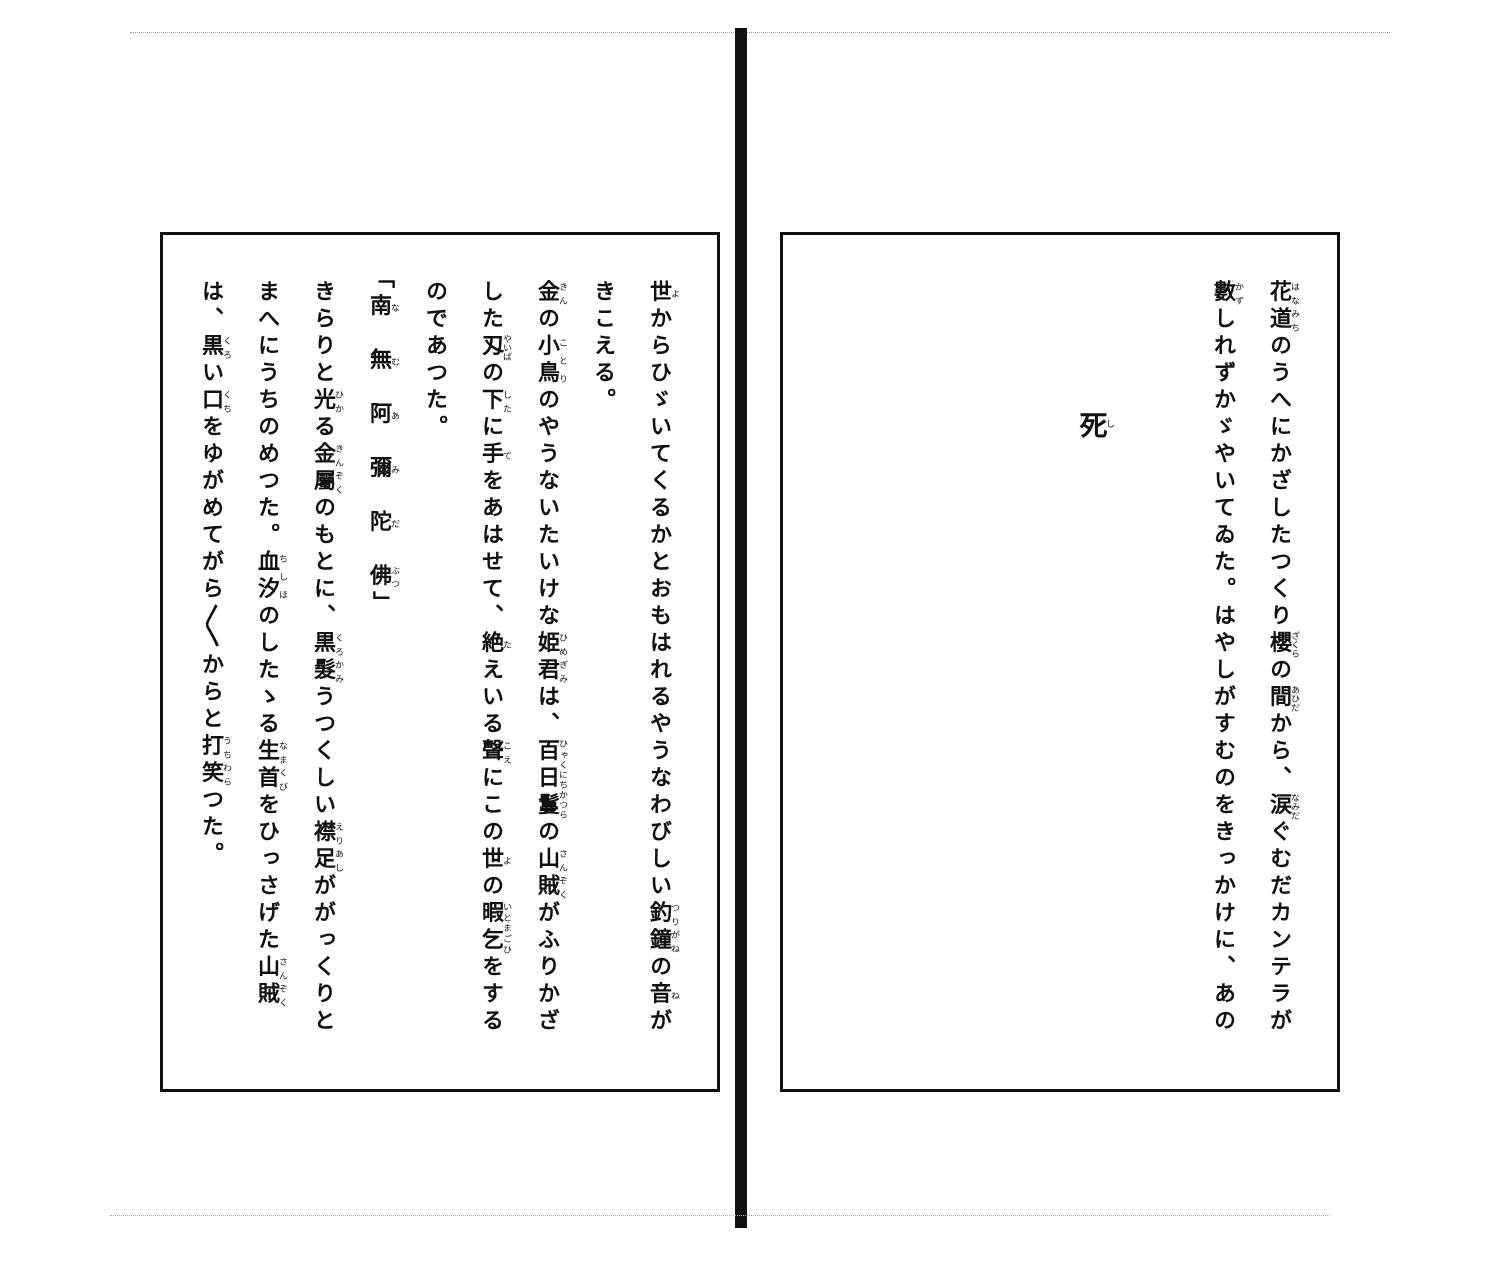花道のうへにかざしたつくり櫻の間から、涙ぐむだカンテラが數しれずかゞやいてゐた。はやしがすむのをきっかけに、あの
死
世からひゞいてくるかとおもはれるやうなわびしい釣鐘の音がきこえる。
金の小鳥のやうないたいけな姫君は、百日鬘の山賊がふりかざした刄の下に手をあはせて、絶えいる聲にこの世の暇乞をするのであつた。
「南　無　阿　彌　陀　佛」
きらりと光る金屬のもとに、黒髮うつくしい襟足ががっくりとまへにうちのめつた。血汐のしたゝる生首をひっさげた山賊は、黒い口をゆがめてがら〳〵からと打笑つた。